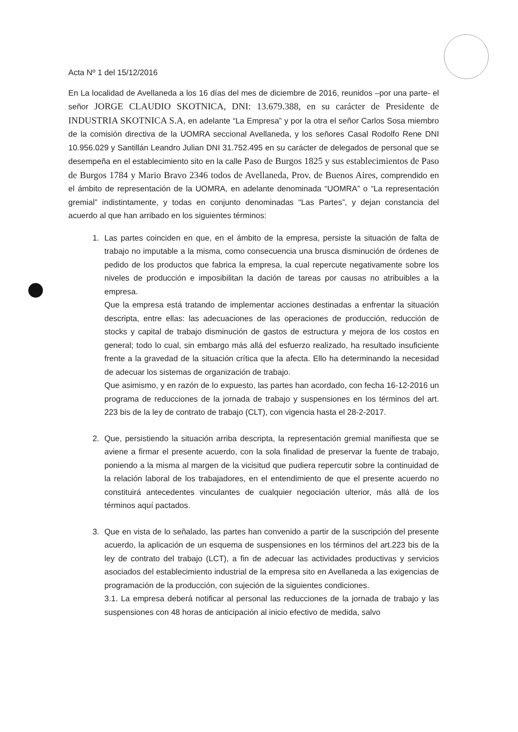Acta Nº 1 del 15/12/2016
En La localidad de Avellaneda a los 16 días del mes de diciembre de 2016, reunidos –por una parte- el señor JORGE CLAUDIO SKOTNICA, DNI: 13.679.388, en su carácter de Presidente de INDUSTRIA SKOTNICA S.A, en adelante “La Empresa” y por la otra el señor Carlos Sosa miembro de la comisión directiva de la UOMRA seccional Avellaneda, y los señores Casal Rodolfo Rene DNI 10.956.029 y Santillán Leandro Julian DNI 31.752.495 en su carácter de delegados de personal que se desempeña en el establecimiento sito en la calle Paso de Burgos 1825 y sus establecimientos de Paso de Burgos 1784 y Mario Bravo 2346 todos de Avellaneda, Prov. de Buenos Aires, comprendido en el ámbito de representación de la UOMRA, en adelante denominada “UOMRA” o “La representación gremial” indistintamente, y todas en conjunto denominadas “Las Partes”, y dejan constancia del acuerdo al que han arribado en los siguientes términos:
1. Las partes coinciden en que, en el ámbito de la empresa, persiste la situación de falta de trabajo no imputable a la misma, como consecuencia una brusca disminución de órdenes de pedido de los productos que fabrica la empresa, la cual repercute negativamente sobre los niveles de producción e imposibilitan la dación de tareas por causas no atribuibles a la empresa.
Que la empresa está tratando de implementar acciones destinadas a enfrentar la situación descripta, entre ellas: las adecuaciones de las operaciones de producción, reducción de stocks y capital de trabajo disminución de gastos de estructura y mejora de los costos en general; todo lo cual, sin embargo más allá del esfuerzo realizado, ha resultado insuficiente frente a la gravedad de la situación crítica que la afecta. Ello ha determinando la necesidad de adecuar los sistemas de organización de trabajo.
Que asimismo, y en razón de lo expuesto, las partes han acordado, con fecha 16-12-2016 un programa de reducciones de la jornada de trabajo y suspensiones en los términos del art. 223 bis de la ley de contrato de trabajo (CLT), con vigencia hasta el 28-2-2017.
2. Que, persistiendo la situación arriba descripta, la representación gremial manifiesta que se aviene a firmar el presente acuerdo, con la sola finalidad de preservar la fuente de trabajo, poniendo a la misma al margen de la vicisitud que pudiera repercutir sobre la continuidad de la relación laboral de los trabajadores, en el entendimiento de que el presente acuerdo no constituirá antecedentes vinculantes de cualquier negociación ulterior, más allá de los términos aquí pactados.
3. Que en vista de lo señalado, las partes han convenido a partir de la suscripción del presente acuerdo, la aplicación de un esquema de suspensiones en los términos del art.223 bis de la ley de contrato del trabajo (LCT), a fin de adecuar las actividades productivas y servicios asociados del establecimiento industrial de la empresa sito en Avellaneda a las exigencias de programación de la producción, con sujeción de la siguientes condiciones.
3.1. La empresa deberá notificar al personal las reducciones de la jornada de trabajo y las suspensiones con 48 horas de anticipación al inicio efectivo de medida, salvo